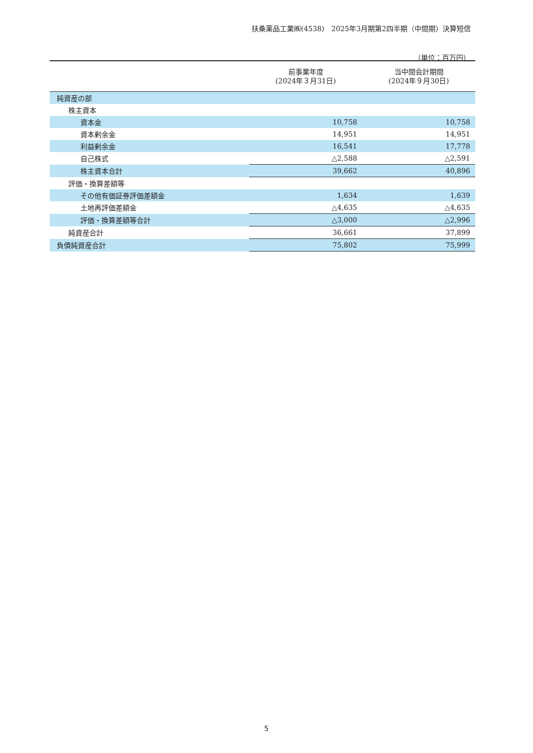扶桑薬品工業㈱(4538)　2025年3月期第2四半期（中間期）決算短信
（単位：百万円）
| | 前事業年度 (2024年３月31日) | 当中間会計期間 (2024年９月30日) |
| --- | --- | --- |
| 純資産の部 | | |
| 株主資本 | | |
| 資本金 | 10,758 | 10,758 |
| 資本剰余金 | 14,951 | 14,951 |
| 利益剰余金 | 16,541 | 17,778 |
| 自己株式 | △2,588 | △2,591 |
| 株主資本合計 | 39,662 | 40,896 |
| 評価・換算差額等 | | |
| その他有価証券評価差額金 | 1,634 | 1,639 |
| 土地再評価差額金 | △4,635 | △4,635 |
| 評価・換算差額等合計 | △3,000 | △2,996 |
| 純資産合計 | 36,661 | 37,899 |
| 負債純資産合計 | 75,802 | 75,999 |
5